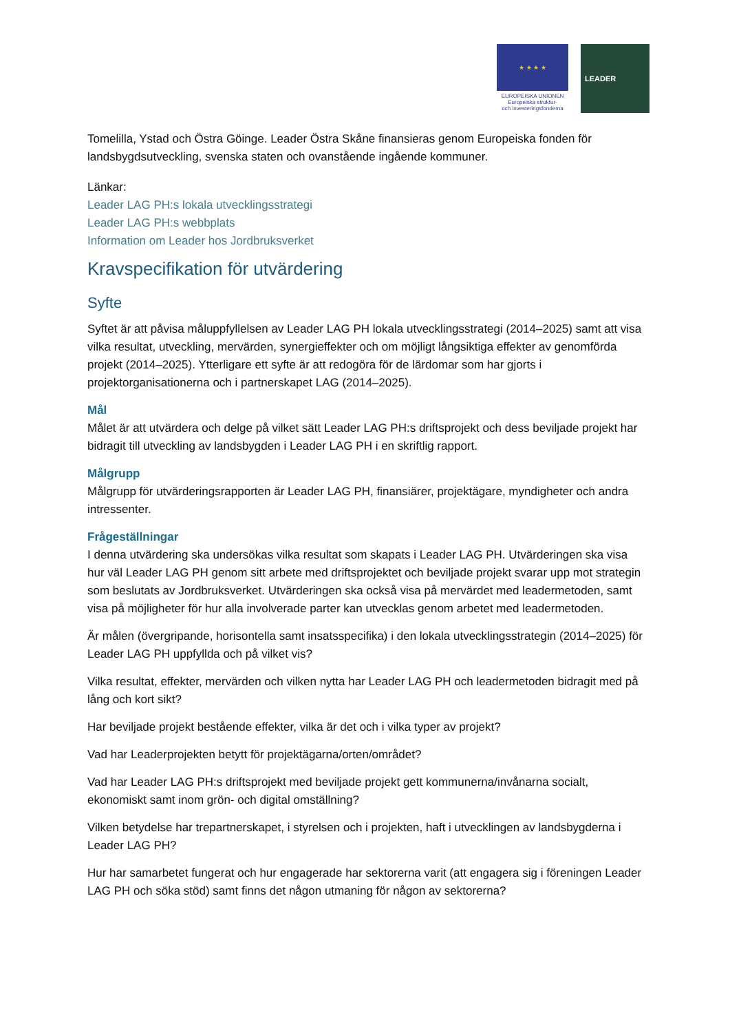★ ★ ★ ★
EUROPEISKA UNIONEN
Europeiska struktur-
och investeringsfonderna
LEADER
Tomelilla, Ystad och Östra Göinge. Leader Östra Skåne finansieras genom Europeiska fonden för landsbygdsutveckling, svenska staten och ovanstående ingående kommuner.
Länkar:
Leader LAG PH:s lokala utvecklingsstrategi
Leader LAG PH:s webbplats
Information om Leader hos Jordbruksverket
Kravspecifikation för utvärdering
Syfte
Syftet är att påvisa måluppfyllelsen av Leader LAG PH lokala utvecklingsstrategi (2014–2025) samt att visa vilka resultat, utveckling, mervärden, synergieffekter och om möjligt långsiktiga effekter av genomförda projekt (2014–2025). Ytterligare ett syfte är att redogöra för de lärdomar som har gjorts i projektorganisationerna och i partnerskapet LAG (2014–2025).
Mål
Målet är att utvärdera och delge på vilket sätt Leader LAG PH:s driftsprojekt och dess beviljade projekt har bidragit till utveckling av landsbygden i Leader LAG PH i en skriftlig rapport.
Målgrupp
Målgrupp för utvärderingsrapporten är Leader LAG PH, finansiärer, projektägare, myndigheter och andra intressenter.
Frågeställningar
I denna utvärdering ska undersökas vilka resultat som skapats i Leader LAG PH. Utvärderingen ska visa hur väl Leader LAG PH genom sitt arbete med driftsprojektet och beviljade projekt svarar upp mot strategin som beslutats av Jordbruksverket. Utvärderingen ska också visa på mervärdet med leadermetoden, samt visa på möjligheter för hur alla involverade parter kan utvecklas genom arbetet med leadermetoden.
Är målen (övergripande, horisontella samt insatsspecifika) i den lokala utvecklingsstrategin (2014–2025) för Leader LAG PH uppfyllda och på vilket vis?
Vilka resultat, effekter, mervärden och vilken nytta har Leader LAG PH och leadermetoden bidragit med på lång och kort sikt?
Har beviljade projekt bestående effekter, vilka är det och i vilka typer av projekt?
Vad har Leaderprojekten betytt för projektägarna/orten/området?
Vad har Leader LAG PH:s driftsprojekt med beviljade projekt gett kommunerna/invånarna socialt, ekonomiskt samt inom grön- och digital omställning?
Vilken betydelse har trepartnerskapet, i styrelsen och i projekten, haft i utvecklingen av landsbygderna i Leader LAG PH?
Hur har samarbetet fungerat och hur engagerade har sektorerna varit (att engagera sig i föreningen Leader LAG PH och söka stöd) samt finns det någon utmaning för någon av sektorerna?